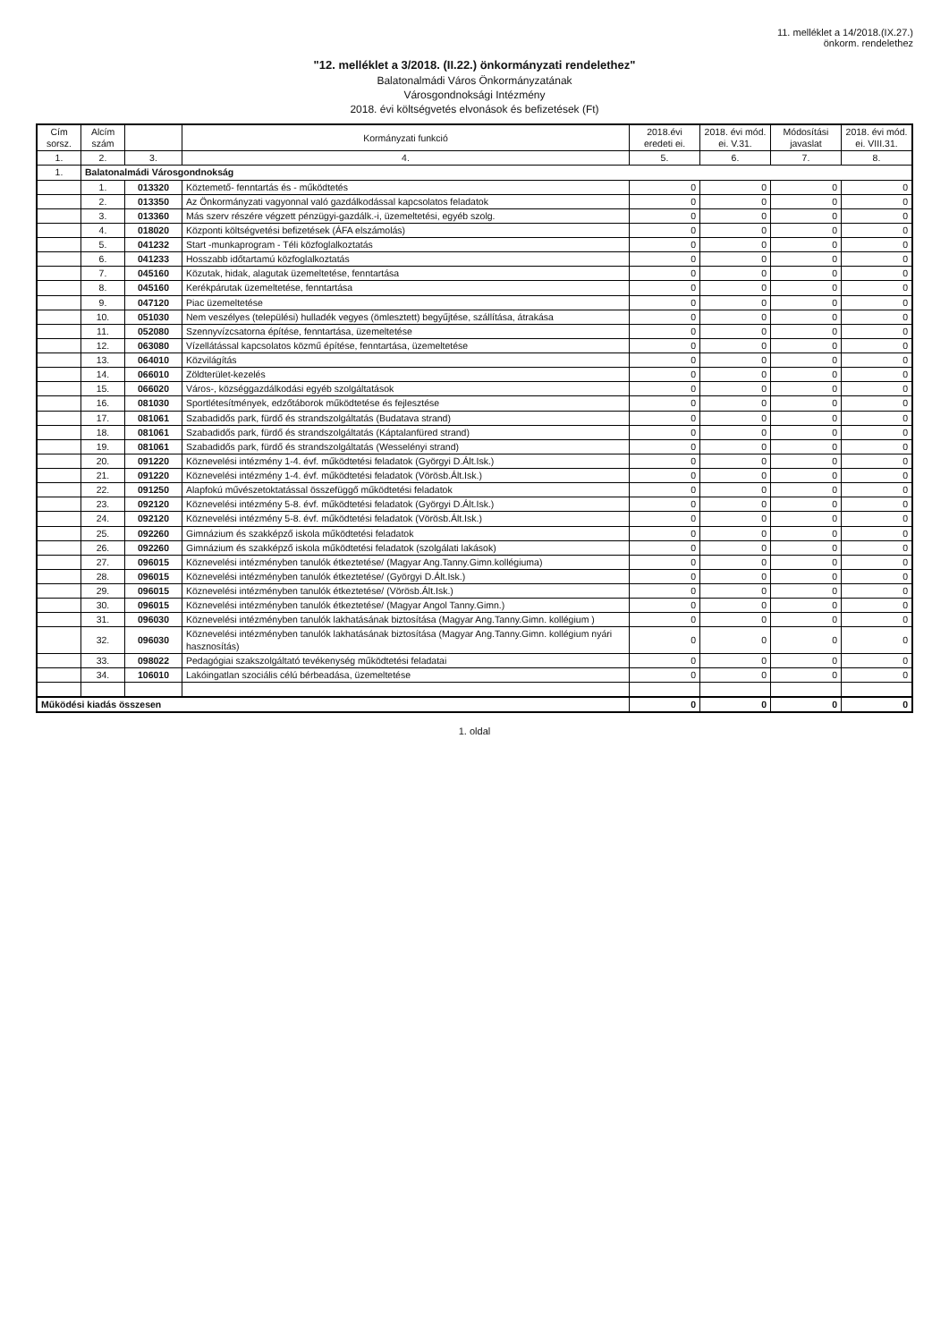11. melléklet a 14/2018.(IX.27.)
önkorm. rendelethez
"12. melléklet a 3/2018. (II.22.) önkormányzati rendelethez"
Balatonalmádi Város Önkormányzatának
Városgondnoksági Intézmény
2018. évi költségvetés elvonások és befizetések (Ft)
| Cím sorsz. | Alcím szám | | Kormányzati funkció | 2018.évi eredeti ei. | 2018. évi mód. ei. V.31. | Módosítási javaslat | 2018. évi mód. ei. VIII.31. |
| --- | --- | --- | --- | --- | --- | --- | --- |
| 1. | 2. | 3. | 4. | 5. | 6. | 7. | 8. |
| 1. | Balatonalmádi Városgondnokság | | | | | | |
| | 1. | 013320 | Köztemető- fenntartás és - működtetés | 0 | 0 | 0 | 0 |
| | 2. | 013350 | Az Önkormányzati vagyonnal való gazdálkodással kapcsolatos feladatok | 0 | 0 | 0 | 0 |
| | 3. | 013360 | Más szerv részére végzett pénzügyi-gazdálk.-i, üzemeltetési, egyéb szolg. | 0 | 0 | 0 | 0 |
| | 4. | 018020 | Központi költségvetési befizetések (ÁFA elszámolás) | 0 | 0 | 0 | 0 |
| | 5. | 041232 | Start -munkaprogram - Téli közfoglalkoztatás | 0 | 0 | 0 | 0 |
| | 6. | 041233 | Hosszabb időtartamú közfoglalkoztatás | 0 | 0 | 0 | 0 |
| | 7. | 045160 | Közutak, hidak, alagutak üzemeltetése, fenntartása | 0 | 0 | 0 | 0 |
| | 8. | 045160 | Kerékpárutak üzemeltetése, fenntartása | 0 | 0 | 0 | 0 |
| | 9. | 047120 | Piac üzemeltetése | 0 | 0 | 0 | 0 |
| | 10. | 051030 | Nem veszélyes (települési) hulladék vegyes (ömlesztett) begyűjtése, szállítása, átrakása | 0 | 0 | 0 | 0 |
| | 11. | 052080 | Szennyvízcsatorna építése, fenntartása, üzemeltetése | 0 | 0 | 0 | 0 |
| | 12. | 063080 | Vízellátással kapcsolatos közmű építése, fenntartása, üzemeltetése | 0 | 0 | 0 | 0 |
| | 13. | 064010 | Közvilágítás | 0 | 0 | 0 | 0 |
| | 14. | 066010 | Zöldterület-kezelés | 0 | 0 | 0 | 0 |
| | 15. | 066020 | Város-, községgazdálkodási egyéb szolgáltatások | 0 | 0 | 0 | 0 |
| | 16. | 081030 | Sportlétesítmények, edzőtáborok működtetése és fejlesztése | 0 | 0 | 0 | 0 |
| | 17. | 081061 | Szabadidős park, fürdő és strandszolgáltatás (Budatava strand) | 0 | 0 | 0 | 0 |
| | 18. | 081061 | Szabadidős park, fürdő és strandszolgáltatás (Káptalanfüred strand) | 0 | 0 | 0 | 0 |
| | 19. | 081061 | Szabadidős park, fürdő és strandszolgáltatás (Wesselényi strand) | 0 | 0 | 0 | 0 |
| | 20. | 091220 | Köznevelési intézmény 1-4. évf. működtetési feladatok (Györgyi D.Ált.Isk.) | 0 | 0 | 0 | 0 |
| | 21. | 091220 | Köznevelési intézmény 1-4. évf. működtetési feladatok (Vörösb.Ált.Isk.) | 0 | 0 | 0 | 0 |
| | 22. | 091250 | Alapfokú művészetoktatással összefüggő működtetési feladatok | 0 | 0 | 0 | 0 |
| | 23. | 092120 | Köznevelési intézmény 5-8. évf. működtetési feladatok (Györgyi D.Ált.Isk.) | 0 | 0 | 0 | 0 |
| | 24. | 092120 | Köznevelési intézmény 5-8. évf. működtetési feladatok (Vörösb.Ált.Isk.) | 0 | 0 | 0 | 0 |
| | 25. | 092260 | Gimnázium és szakképző iskola működtetési feladatok | 0 | 0 | 0 | 0 |
| | 26. | 092260 | Gimnázium és szakképző iskola működtetési feladatok (szolgálati lakások) | 0 | 0 | 0 | 0 |
| | 27. | 096015 | Köznevelési intézményben tanulók étkeztetése/ (Magyar Ang.Tanny.Gimn.kollégiuma) | 0 | 0 | 0 | 0 |
| | 28. | 096015 | Köznevelési intézményben tanulók étkeztetése/ (Györgyi D.Ált.Isk.) | 0 | 0 | 0 | 0 |
| | 29. | 096015 | Köznevelési intézményben tanulók étkeztetése/ (Vörösb.Ált.Isk.) | 0 | 0 | 0 | 0 |
| | 30. | 096015 | Köznevelési intézményben tanulók étkeztetése/ (Magyar Angol Tanny.Gimn.) | 0 | 0 | 0 | 0 |
| | 31. | 096030 | Köznevelési intézményben tanulók lakhatásának biztosítása (Magyar Ang.Tanny.Gimn. kollégium ) | 0 | 0 | 0 | 0 |
| | 32. | 096030 | Köznevelési intézményben tanulók lakhatásának biztosítása (Magyar Ang.Tanny.Gimn. kollégium nyári hasznosítás) | 0 | 0 | 0 | 0 |
| | 33. | 098022 | Pedagógiai szakszolgáltató tevékenység működtetési feladatai | 0 | 0 | 0 | 0 |
| | 34. | 106010 | Lakóingatlan szociális célú bérbeadása, üzemeltetése | 0 | 0 | 0 | 0 |
| Működési kiadás összesen | | | | 0 | 0 | 0 | 0 |
1. oldal